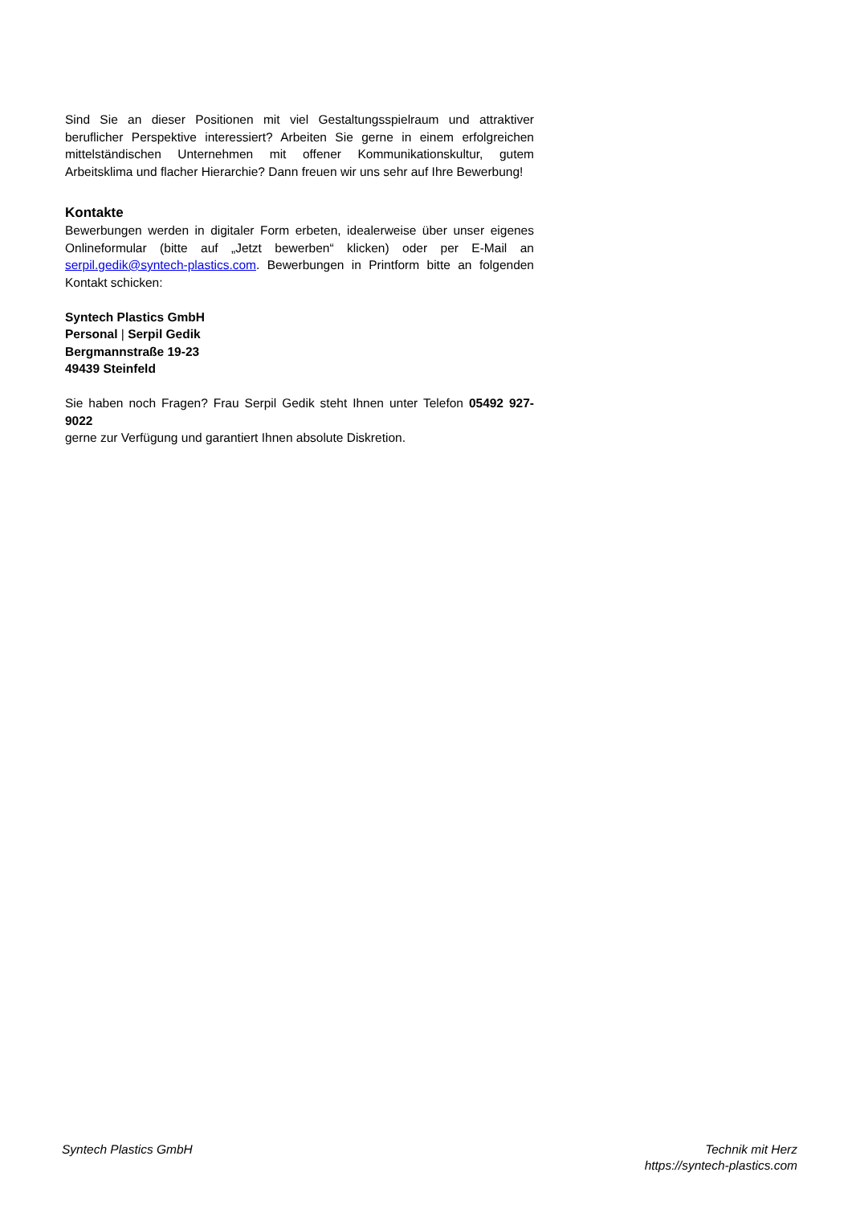Sind Sie an dieser Positionen mit viel Gestaltungsspielraum und attraktiver beruflicher Perspektive interessiert? Arbeiten Sie gerne in einem erfolgreichen mittelständischen Unternehmen mit offener Kommunikationskultur, gutem Arbeitsklima und flacher Hierarchie? Dann freuen wir uns sehr auf Ihre Bewerbung!
Kontakte
Bewerbungen werden in digitaler Form erbeten, idealerweise über unser eigenes Onlineformular (bitte auf „Jetzt bewerben“ klicken) oder per E-Mail an serpil.gedik@syntech-plastics.com. Bewerbungen in Printform bitte an folgenden Kontakt schicken:
Syntech Plastics GmbH
Personal | Serpil Gedik
Bergmannstraße 19-23
49439 Steinfeld
Sie haben noch Fragen? Frau Serpil Gedik steht Ihnen unter Telefon 05492 927-9022
gerne zur Verfügung und garantiert Ihnen absolute Diskretion.
Syntech Plastics GmbH Technik mit Herz
https://syntech-plastics.com